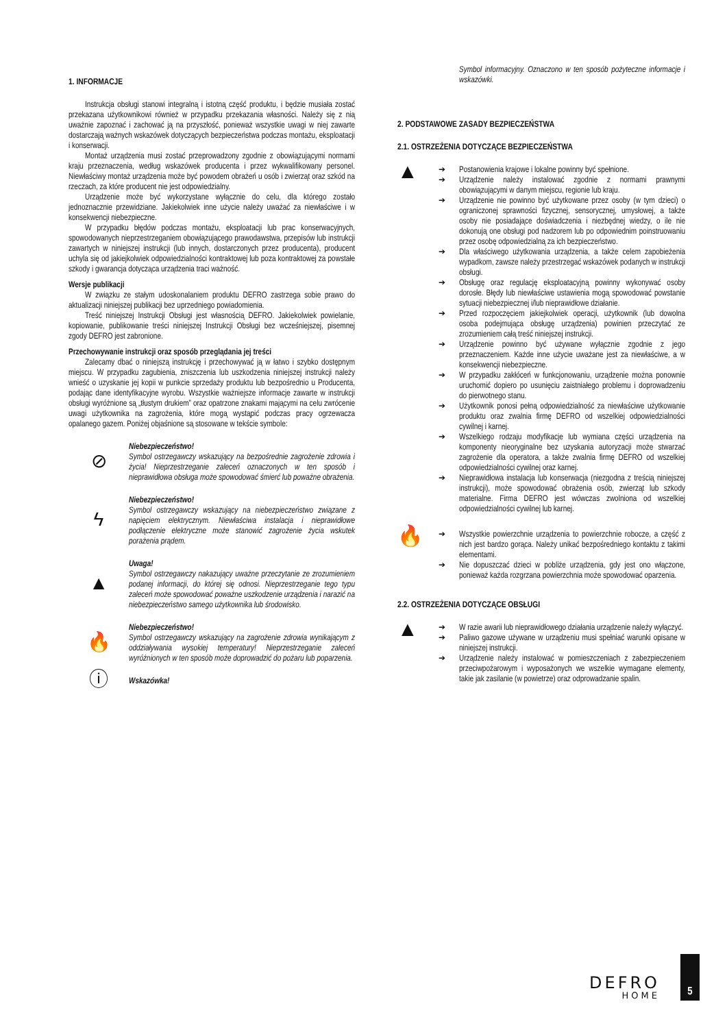1. INFORMACJE
Instrukcja obsługi stanowi integralną i istotną część produktu, i będzie musiała zostać przekazana użytkownikowi również w przypadku przekazania własności. Należy się z nią uważnie zapoznać i zachować ją na przyszłość, ponieważ wszystkie uwagi w niej zawarte dostarczają ważnych wskazówek dotyczących bezpieczeństwa podczas montażu, eksploatacji i konserwacji.
Montaż urządzenia musi zostać przeprowadzony zgodnie z obowiązującymi normami kraju przeznaczenia, według wskazówek producenta i przez wykwalifikowany personel. Niewłaściwy montaż urządzenia może być powodem obrażeń u osób i zwierząt oraz szkód na rzeczach, za które producent nie jest odpowiedzialny.
Urządzenie może być wykorzystane wyłącznie do celu, dla którego zostało jednoznacznie przewidziane. Jakiekolwiek inne użycie należy uważać za niewłaściwe i w konsekwencji niebezpieczne.
W przypadku błędów podczas montażu, eksploatacji lub prac konserwacyjnych, spowodowanych nieprzestrzeganiem obowiązującego prawodawstwa, przepisów lub instrukcji zawartych w niniejszej instrukcji (lub innych, dostarczonych przez producenta), producent uchyla się od jakiejkolwiek odpowiedzialności kontraktowej lub poza kontraktowej za powstałe szkody i gwarancja dotycząca urządzenia traci ważność.
Wersje publikacji
W związku ze stałym udoskonalaniem produktu DEFRO zastrzega sobie prawo do aktualizacji niniejszej publikacji bez uprzedniego powiadomienia.
Treść niniejszej Instrukcji Obsługi jest własnością DEFRO. Jakiekolwiek powielanie, kopiowanie, publikowanie treści niniejszej Instrukcji Obsługi bez wcześniejszej, pisemnej zgody DEFRO jest zabronione.
Przechowywanie instrukcji oraz sposób przeglądania jej treści
Zalecamy dbać o niniejszą instrukcję i przechowywać ją w łatwo i szybko dostępnym miejscu. W przypadku zagubienia, zniszczenia lub uszkodzenia niniejszej instrukcji należy wnieść o uzyskanie jej kopii w punkcie sprzedaży produktu lub bezpośrednio u Producenta, podając dane identyfikacyjne wyrobu. Wszystkie ważniejsze informacje zawarte w instrukcji obsługi wyróżnione są „tłustym drukiem” oraz opatrzone znakami mającymi na celu zwrócenie uwagi użytkownika na zagrożenia, które mogą wystąpić podczas pracy ogrzewacza opalanego gazem. Poniżej objaśnione są stosowane w tekście symbole:
⊘
Niebezpieczeństwo!
Symbol ostrzegawczy wskazujący na bezpośrednie zagrożenie zdrowia i życia! Nieprzestrzeganie zaleceń oznaczonych w ten sposób i nieprawidłowa obsługa może spowodować śmierć lub poważne obrażenia.
ϟ
Niebezpieczeństwo!
Symbol ostrzegawczy wskazujący na niebezpieczeństwo związane z napięciem elektrycznym. Niewłaściwa instalacja i nieprawidłowe podłączenie elektryczne może stanowić zagrożenie życia wskutek porażenia prądem.
▲
Uwaga!
Symbol ostrzegawczy nakazujący uważne przeczytanie ze zrozumieniem podanej informacji, do której się odnosi. Nieprzestrzeganie tego typu zaleceń może spowodować poważne uszkodzenie urządzenia i narazić na niebezpieczeństwo samego użytkownika lub środowisko.
🔥
Niebezpieczeństwo!
Symbol ostrzegawczy wskazujący na zagrożenie zdrowia wynikającym z oddziaływania wysokiej temperatury! Nieprzestrzeganie zaleceń wyróżnionych w ten sposób może doprowadzić do pożaru lub poparzenia.
ⓘ
Wskazówka!
Symbol informacyjny. Oznaczono w ten sposób pożyteczne informacje i wskazówki.
2. PODSTAWOWE ZASADY BEZPIECZEŃSTWA
2.1. OSTRZEŻENIA DOTYCZĄCE BEZPIECZEŃSTWA
▲
➔ Postanowienia krajowe i lokalne powinny być spełnione.
➔ Urządzenie należy instalować zgodnie z normami prawnymi obowiązującymi w danym miejscu, regionie lub kraju.
➔ Urządzenie nie powinno być użytkowane przez osoby (w tym dzieci) o ograniczonej sprawności fizycznej, sensorycznej, umysłowej, a także osoby nie posiadające doświadczenia i niezbędnej wiedzy, o ile nie dokonują one obsługi pod nadzorem lub po odpowiednim poinstruowaniu przez osobę odpowiedzialną za ich bezpieczeństwo.
➔ Dla właściwego użytkowania urządzenia, a także celem zapobieżenia wypadkom, zawsze należy przestrzegać wskazówek podanych w instrukcji obsługi.
➔ Obsługę oraz regulację eksploatacyjną powinny wykonywać osoby dorosłe. Błędy lub niewłaściwe ustawienia mogą spowodować powstanie sytuacji niebezpiecznej i/lub nieprawidłowe działanie.
➔ Przed rozpoczęciem jakiejkolwiek operacji, użytkownik (lub dowolna osoba podejmująca obsługę urządzenia) powinien przeczytać ze zrozumieniem całą treść niniejszej instrukcji.
➔ Urządzenie powinno być używane wyłącznie zgodnie z jego przeznaczeniem. Każde inne użycie uważane jest za niewłaściwe, a w konsekwencji niebezpieczne.
➔ W przypadku zakłóceń w funkcjonowaniu, urządzenie można ponownie uruchomić dopiero po usunięciu zaistniałego problemu i doprowadzeniu do pierwotnego stanu.
➔ Użytkownik ponosi pełną odpowiedzialność za niewłaściwe użytkowanie produktu oraz zwalnia firmę DEFRO od wszelkiej odpowiedzialności cywilnej i karnej.
➔ Wszelkiego rodzaju modyfikacje lub wymiana części urządzenia na komponenty nieoryginalne bez uzyskania autoryzacji może stwarzać zagrożenie dla operatora, a także zwalnia firmę DEFRO od wszelkiej odpowiedzialności cywilnej oraz karnej.
➔ Nieprawidłowa instalacja lub konserwacja (niezgodna z treścią niniejszej instrukcji), może spowodować obrażenia osób, zwierząt lub szkody materialne. Firma DEFRO jest wówczas zwolniona od wszelkiej odpowiedzialności cywilnej lub karnej.
🔥
➔ Wszystkie powierzchnie urządzenia to powierzchnie robocze, a część z nich jest bardzo gorąca. Należy unikać bezpośredniego kontaktu z takimi elementami.
➔ Nie dopuszczać dzieci w pobliże urządzenia, gdy jest ono włączone, ponieważ każda rozgrzana powierzchnia może spowodować oparzenia.
2.2. OSTRZEŻENIA DOTYCZĄCE OBSŁUGI
▲
➔ W razie awarii lub nieprawidłowego działania urządzenie należy wyłączyć.
➔ Paliwo gazowe używane w urządzeniu musi spełniać warunki opisane w niniejszej instrukcji.
➔ Urządzenie należy instalować w pomieszczeniach z zabezpieczeniem przeciwpożarowym i wyposażonych we wszelkie wymagane elementy, takie jak zasilanie (w powietrze) oraz odprowadzanie spalin.
DEFRO
HOME
5